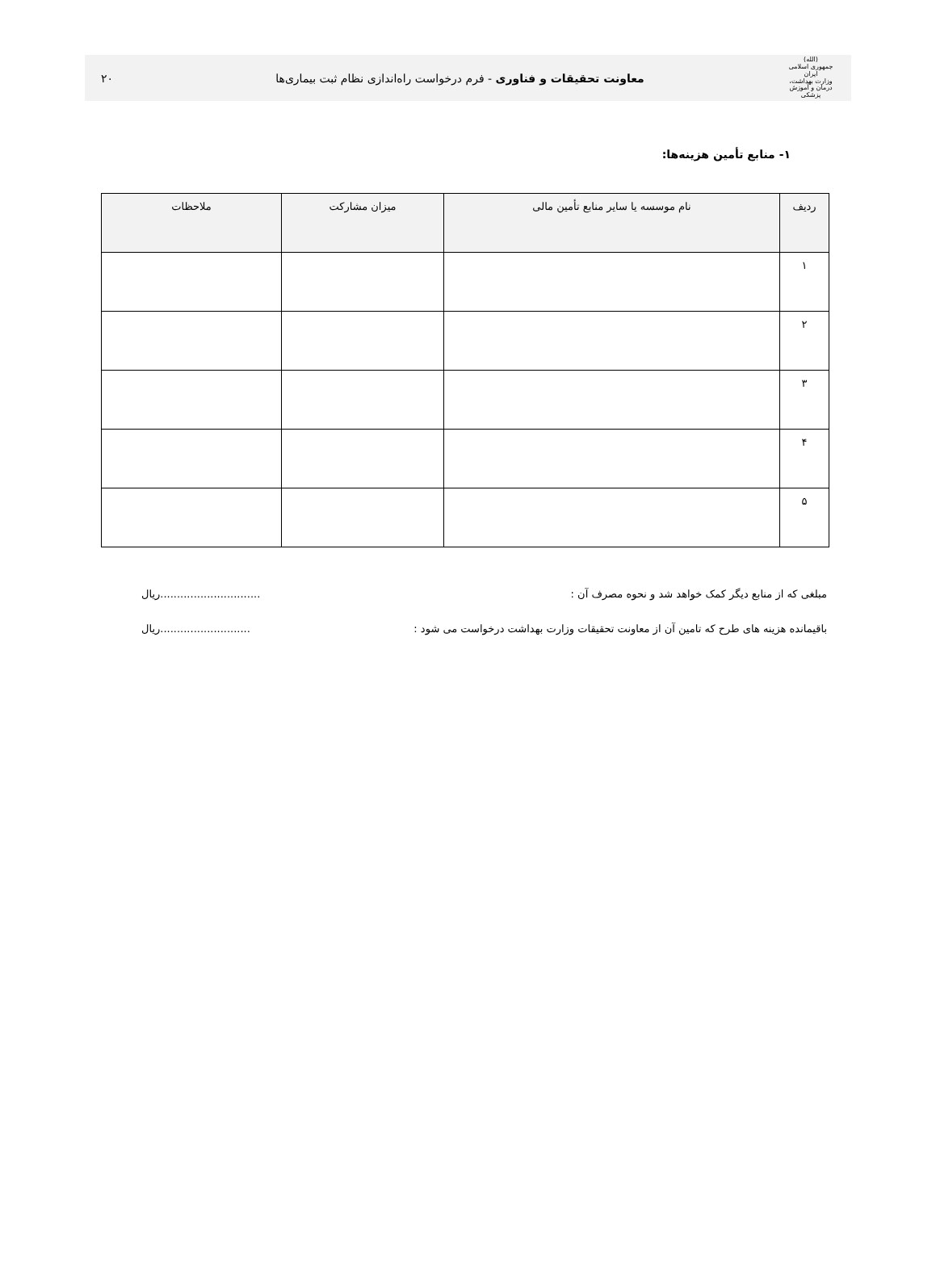(الله)
جمهوری اسلامی ایران
وزارت بهداشت، درمان و آموزش پزشکی
معاونت تحقیقات و فناوری - فرم درخواست راه‌اندازی نظام ثبت بیماری‌ها
۲۰
۱- منابع تأمین هزینه‌ها:
| ردیف | نام موسسه یا سایر منابع تأمین مالی | میزان مشارکت | ملاحظات |
| --- | --- | --- | --- |
| ۱ | | | |
| ۲ | | | |
| ۳ | | | |
| ۴ | | | |
| ۵ | | | |
مبلغی که از منابع دیگر کمک خواهد شد و نحوه مصرف آن :..............................ریال
باقیمانده هزینه های طرح که تامین آن از معاونت تحقیقات وزارت بهداشت درخواست می شود :...........................ریال